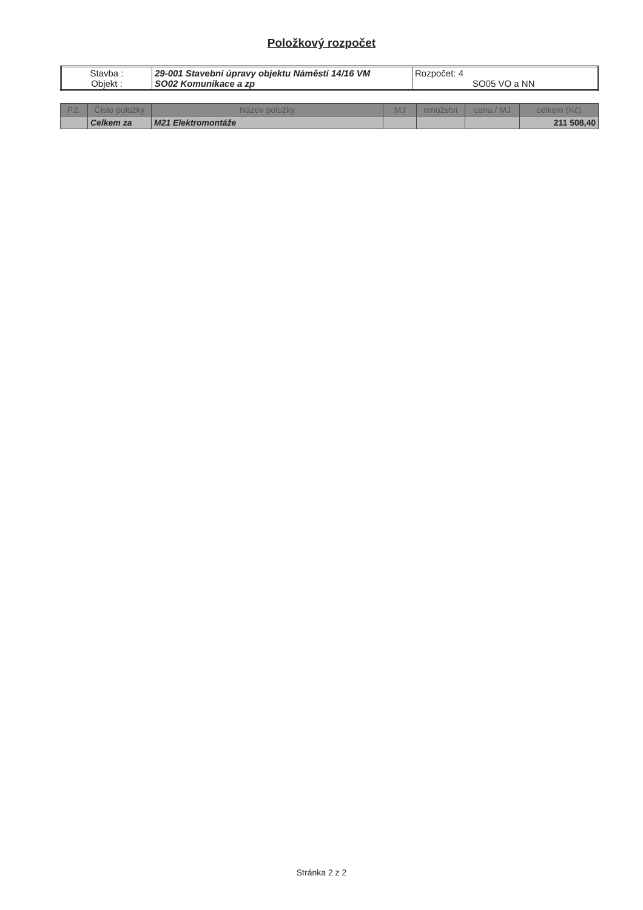Položkový rozpočet
| Stavba : Objekt : | 29-001 Stavební úpravy objektu Náměstí 14/16 VM SO02 Komunikace a zp | Rozpočet: 4 SO05 VO a NN |
| P.č. | Číslo položky | Název položky | MJ | množství | cena / MJ | celkem (Kč) |
| --- | --- | --- | --- | --- | --- | --- |
| | Celkem za | M21 Elektromontáže | | | | 211 508,40 |
Stránka 2 z 2